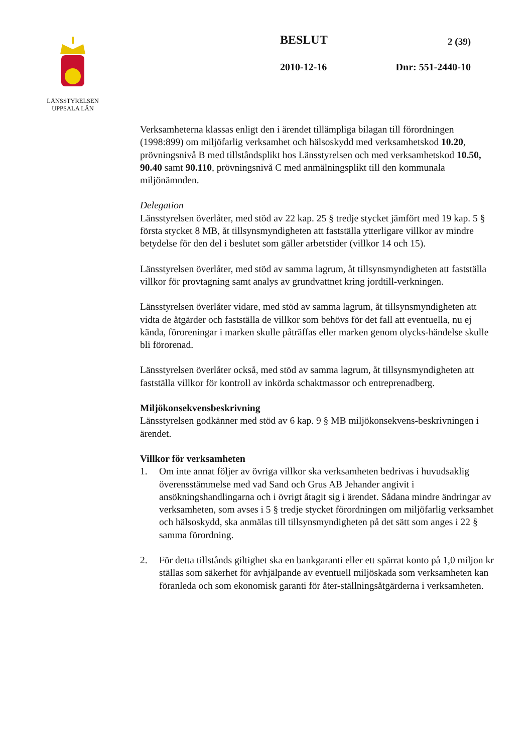LÄNSSTYRELSEN
UPPSALA LÄN
BESLUT 2 (39)
2010-12-16 Dnr: 551-2440-10
Verksamheterna klassas enligt den i ärendet tillämpliga bilagan till förordningen (1998:899) om miljöfarlig verksamhet och hälsoskydd med verksamhetskod 10.20, prövningsnivå B med tillståndsplikt hos Länsstyrelsen och med verksamhetskod 10.50, 90.40 samt 90.110, prövningsnivå C med anmälningsplikt till den kommunala miljönämnden.
Delegation
Länsstyrelsen överlåter, med stöd av 22 kap. 25 § tredje stycket jämfört med 19 kap. 5 § första stycket 8 MB, åt tillsynsmyndigheten att fastställa ytterligare villkor av mindre betydelse för den del i beslutet som gäller arbetstider (villkor 14 och 15).
Länsstyrelsen överlåter, med stöd av samma lagrum, åt tillsynsmyndigheten att fastställa villkor för provtagning samt analys av grundvattnet kring jordtill-verkningen.
Länsstyrelsen överlåter vidare, med stöd av samma lagrum, åt tillsynsmyndigheten att vidta de åtgärder och fastställa de villkor som behövs för det fall att eventuella, nu ej kända, föroreningar i marken skulle påträffas eller marken genom olycks-händelse skulle bli förorenad.
Länsstyrelsen överlåter också, med stöd av samma lagrum, åt tillsynsmyndigheten att fastställa villkor för kontroll av inkörda schaktmassor och entreprenadberg.
Miljökonsekvensbeskrivning
Länsstyrelsen godkänner med stöd av 6 kap. 9 § MB miljökonsekvens-beskrivningen i ärendet.
Villkor för verksamheten
1. Om inte annat följer av övriga villkor ska verksamheten bedrivas i huvudsaklig överensstämmelse med vad Sand och Grus AB Jehander angivit i ansökningshandlingarna och i övrigt åtagit sig i ärendet. Sådana mindre ändringar av verksamheten, som avses i 5 § tredje stycket förordningen om miljöfarlig verksamhet och hälsoskydd, ska anmälas till tillsynsmyndigheten på det sätt som anges i 22 § samma förordning.
2. För detta tillstånds giltighet ska en bankgaranti eller ett spärrat konto på 1,0 miljon kr ställas som säkerhet för avhjälpande av eventuell miljöskada som verksamheten kan föranleda och som ekonomisk garanti för åter-ställningsåtgärderna i verksamheten.